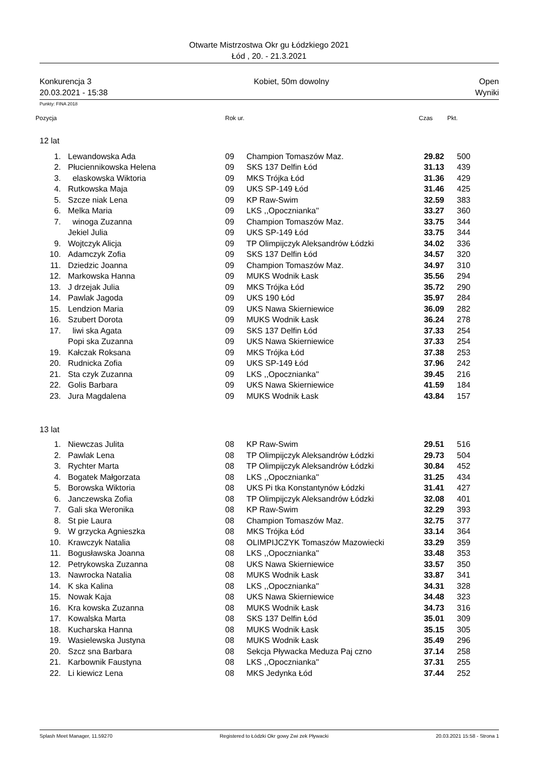Otwarte Mistrzostwa Okr gu Łódzkiego 2021
Łód , 20. - 21.3.2021
Konkurencja 3
20.03.2021 - 15:38
Kobiet, 50m dowolny Open
Wyniki
Punkty: FINA 2018
Pozycja Rok ur. Czas Pkt.
| 12 lat | | | | | |
| 1. | Lewandowska Ada | 09 | Champion Tomaszów Maz. | 29.82 | 500 |
| 2. | Płuciennikowska Helena | 09 | SKS 137 Delfin Łód | 31.13 | 439 |
| 3. | elaskowska Wiktoria | 09 | MKS Trójka Łód | 31.36 | 429 |
| 4. | Rutkowska Maja | 09 | UKS SP-149 Łód | 31.46 | 425 |
| 5. | Szcze niak Lena | 09 | KP Raw-Swim | 32.59 | 383 |
| 6. | Melka Maria | 09 | LKS ,,Opocznianka'' | 33.27 | 360 |
| 7. | winoga Zuzanna | 09 | Champion Tomaszów Maz. | 33.75 | 344 |
| | Jekiel Julia | 09 | UKS SP-149 Łód | 33.75 | 344 |
| 9. | Wojtczyk Alicja | 09 | TP Olimpijczyk Aleksandrów Łódzki | 34.02 | 336 |
| 10. | Adamczyk Zofia | 09 | SKS 137 Delfin Łód | 34.57 | 320 |
| 11. | Dziedzic Joanna | 09 | Champion Tomaszów Maz. | 34.97 | 310 |
| 12. | Markowska Hanna | 09 | MUKS Wodnik Łask | 35.56 | 294 |
| 13. | J drzejak Julia | 09 | MKS Trójka Łód | 35.72 | 290 |
| 14. | Pawlak Jagoda | 09 | UKS 190 Łód | 35.97 | 284 |
| 15. | Lendzion Maria | 09 | UKS Nawa Skierniewice | 36.09 | 282 |
| 16. | Szubert Dorota | 09 | MUKS Wodnik Łask | 36.24 | 278 |
| 17. | liwi ska Agata | 09 | SKS 137 Delfin Łód | 37.33 | 254 |
| | Popi ska Zuzanna | 09 | UKS Nawa Skierniewice | 37.33 | 254 |
| 19. | Kałczak Roksana | 09 | MKS Trójka Łód | 37.38 | 253 |
| 20. | Rudnicka Zofia | 09 | UKS SP-149 Łód | 37.96 | 242 |
| 21. | Sta czyk Zuzanna | 09 | LKS ,,Opocznianka'' | 39.45 | 216 |
| 22. | Golis Barbara | 09 | UKS Nawa Skierniewice | 41.59 | 184 |
| 23. | Jura Magdalena | 09 | MUKS Wodnik Łask | 43.84 | 157 |
| 13 lat | | | | | |
| 1. | Niewczas Julita | 08 | KP Raw-Swim | 29.51 | 516 |
| 2. | Pawlak Lena | 08 | TP Olimpijczyk Aleksandrów Łódzki | 29.73 | 504 |
| 3. | Rychter Marta | 08 | TP Olimpijczyk Aleksandrów Łódzki | 30.84 | 452 |
| 4. | Bogatek Małgorzata | 08 | LKS ,,Opocznianka'' | 31.25 | 434 |
| 5. | Borowska Wiktoria | 08 | UKS Pi tka Konstantynów Łódzki | 31.41 | 427 |
| 6. | Janczewska Zofia | 08 | TP Olimpijczyk Aleksandrów Łódzki | 32.08 | 401 |
| 7. | Gali ska Weronika | 08 | KP Raw-Swim | 32.29 | 393 |
| 8. | St pie Laura | 08 | Champion Tomaszów Maz. | 32.75 | 377 |
| 9. | W grzycka Agnieszka | 08 | MKS Trójka Łód | 33.14 | 364 |
| 10. | Krawczyk Natalia | 08 | OLIMPIJCZYK Tomaszów Mazowiecki | 33.29 | 359 |
| 11. | Bogusławska Joanna | 08 | LKS ,,Opocznianka'' | 33.48 | 353 |
| 12. | Petrykowska Zuzanna | 08 | UKS Nawa Skierniewice | 33.57 | 350 |
| 13. | Nawrocka Natalia | 08 | MUKS Wodnik Łask | 33.87 | 341 |
| 14. | K ska Kalina | 08 | LKS ,,Opocznianka'' | 34.31 | 328 |
| 15. | Nowak Kaja | 08 | UKS Nawa Skierniewice | 34.48 | 323 |
| 16. | Kra kowska Zuzanna | 08 | MUKS Wodnik Łask | 34.73 | 316 |
| 17. | Kowalska Marta | 08 | SKS 137 Delfin Łód | 35.01 | 309 |
| 18. | Kucharska Hanna | 08 | MUKS Wodnik Łask | 35.15 | 305 |
| 19. | Wasielewska Justyna | 08 | MUKS Wodnik Łask | 35.49 | 296 |
| 20. | Szcz sna Barbara | 08 | Sekcja Pływacka Meduza Paj czno | 37.14 | 258 |
| 21. | Karbownik Faustyna | 08 | LKS ,,Opocznianka'' | 37.31 | 255 |
| 22. | Li kiewicz Lena | 08 | MKS Jedynka Łód | 37.44 | 252 |
Splash Meet Manager, 11.59270 Registered to Łódzki Okr gowy Zwi zek Pływacki 20.03.2021 15:58 - Strona 1